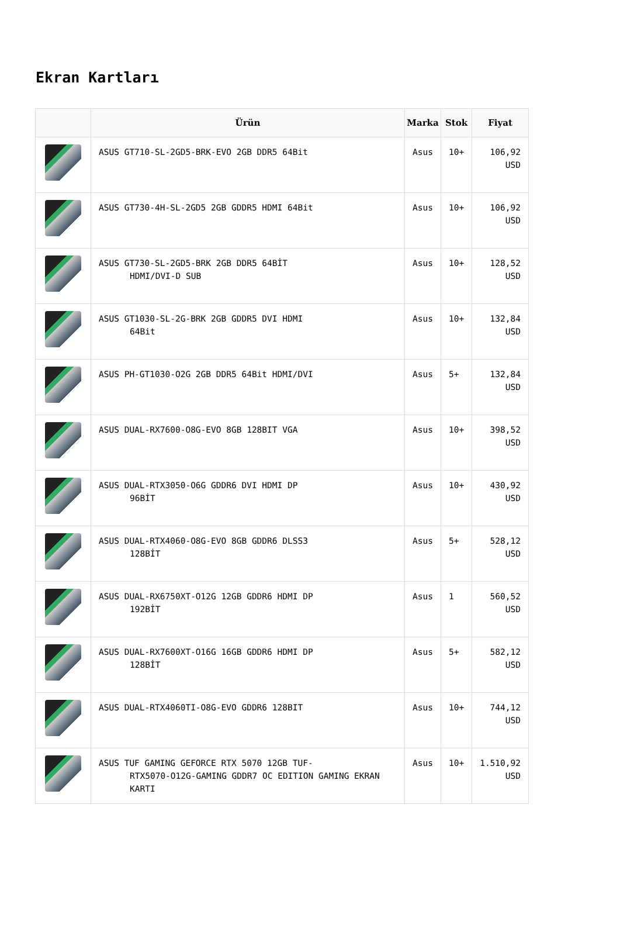Ekran Kartları
| | Ürün | Marka | Stok | Fiyat |
| --- | --- | --- | --- | --- |
| | ASUS GT710-SL-2GD5-BRK-EVO 2GB DDR5 64Bit | Asus | 10+ | 106,92 USD |
| | ASUS GT730-4H-SL-2GD5 2GB GDDR5 HDMI 64Bit | Asus | 10+ | 106,92 USD |
| | ASUS GT730-SL-2GD5-BRK 2GB DDR5 64BİT HDMI/DVI-D SUB | Asus | 10+ | 128,52 USD |
| | ASUS GT1030-SL-2G-BRK 2GB GDDR5 DVI HDMI 64Bit | Asus | 10+ | 132,84 USD |
| | ASUS PH-GT1030-O2G 2GB DDR5 64Bit HDMI/DVI | Asus | 5+ | 132,84 USD |
| | ASUS DUAL-RX7600-O8G-EVO 8GB 128BIT VGA | Asus | 10+ | 398,52 USD |
| | ASUS DUAL-RTX3050-O6G GDDR6 DVI HDMI DP 96BİT | Asus | 10+ | 430,92 USD |
| | ASUS DUAL-RTX4060-O8G-EVO 8GB GDDR6 DLSS3 128BİT | Asus | 5+ | 528,12 USD |
| | ASUS DUAL-RX6750XT-O12G 12GB GDDR6 HDMI DP 192BİT | Asus | 1 | 560,52 USD |
| | ASUS DUAL-RX7600XT-O16G 16GB GDDR6 HDMI DP 128BİT | Asus | 5+ | 582,12 USD |
| | ASUS DUAL-RTX4060TI-O8G-EVO GDDR6 128BIT | Asus | 10+ | 744,12 USD |
| | ASUS TUF GAMING GEFORCE RTX 5070 12GB TUF- RTX5070-O12G-GAMING GDDR7 OC EDITION GAMING EKRAN KARTI | Asus | 10+ | 1.510,92 USD |